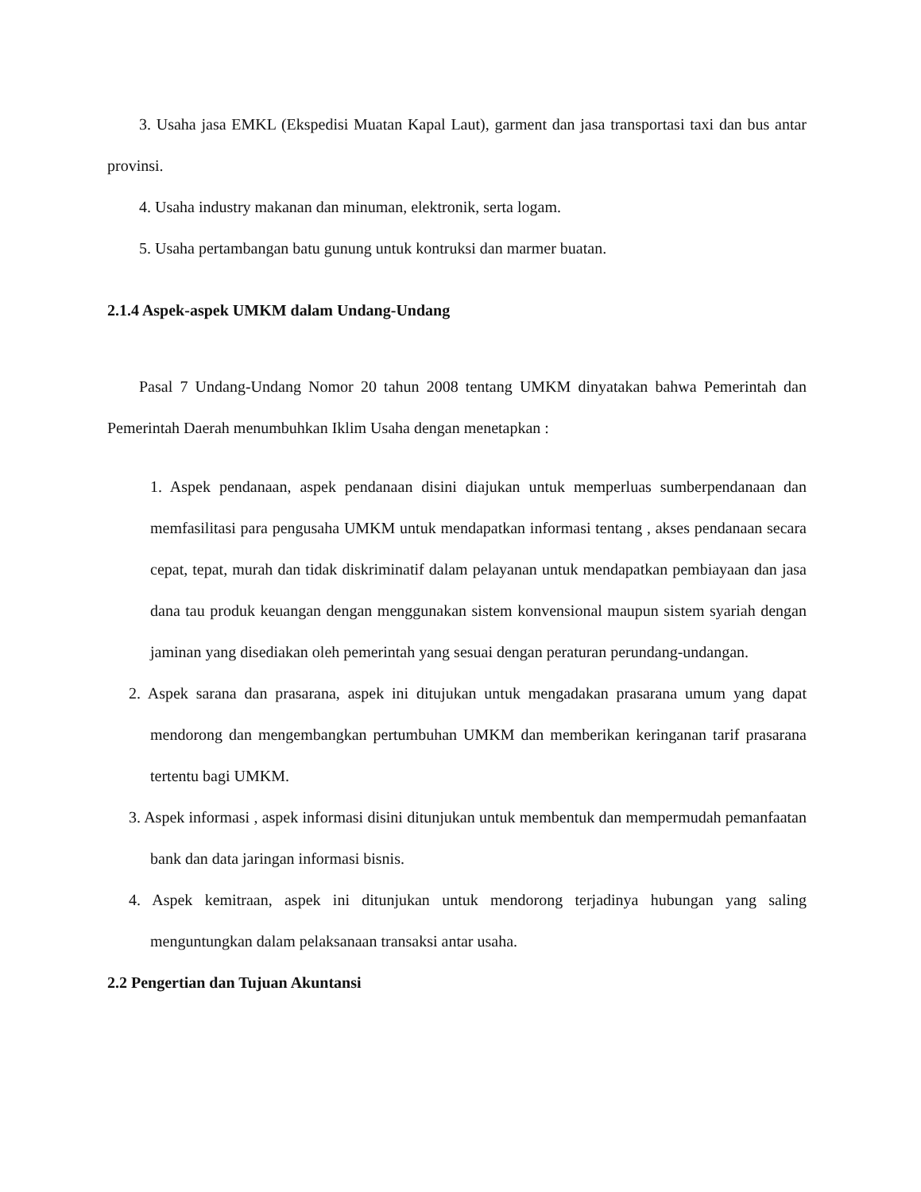3. Usaha jasa EMKL (Ekspedisi Muatan Kapal Laut), garment dan jasa transportasi taxi dan bus antar provinsi.
4. Usaha industry makanan dan minuman, elektronik, serta logam.
5. Usaha pertambangan batu gunung untuk kontruksi dan marmer buatan.
2.1.4 Aspek-aspek UMKM dalam Undang-Undang
Pasal 7 Undang-Undang Nomor 20 tahun 2008 tentang UMKM dinyatakan bahwa Pemerintah dan Pemerintah Daerah menumbuhkan Iklim Usaha dengan menetapkan :
1. Aspek pendanaan, aspek pendanaan disini diajukan untuk memperluas sumberpendanaan dan memfasilitasi para pengusaha UMKM untuk mendapatkan informasi tentang , akses pendanaan secara cepat, tepat, murah dan tidak diskriminatif dalam pelayanan untuk mendapatkan pembiayaan dan jasa dana tau produk keuangan dengan menggunakan sistem konvensional maupun sistem syariah dengan jaminan yang disediakan oleh pemerintah yang sesuai dengan peraturan perundang-undangan.
2. Aspek sarana dan prasarana, aspek ini ditujukan untuk mengadakan prasarana umum yang dapat mendorong dan mengembangkan pertumbuhan UMKM dan memberikan keringanan tarif prasarana tertentu bagi UMKM.
3. Aspek informasi , aspek informasi disini ditunjukan untuk membentuk dan mempermudah pemanfaatan bank dan data jaringan informasi bisnis.
4. Aspek kemitraan, aspek ini ditunjukan untuk mendorong terjadinya hubungan yang saling menguntungkan dalam pelaksanaan transaksi antar usaha.
2.2 Pengertian dan Tujuan Akuntansi